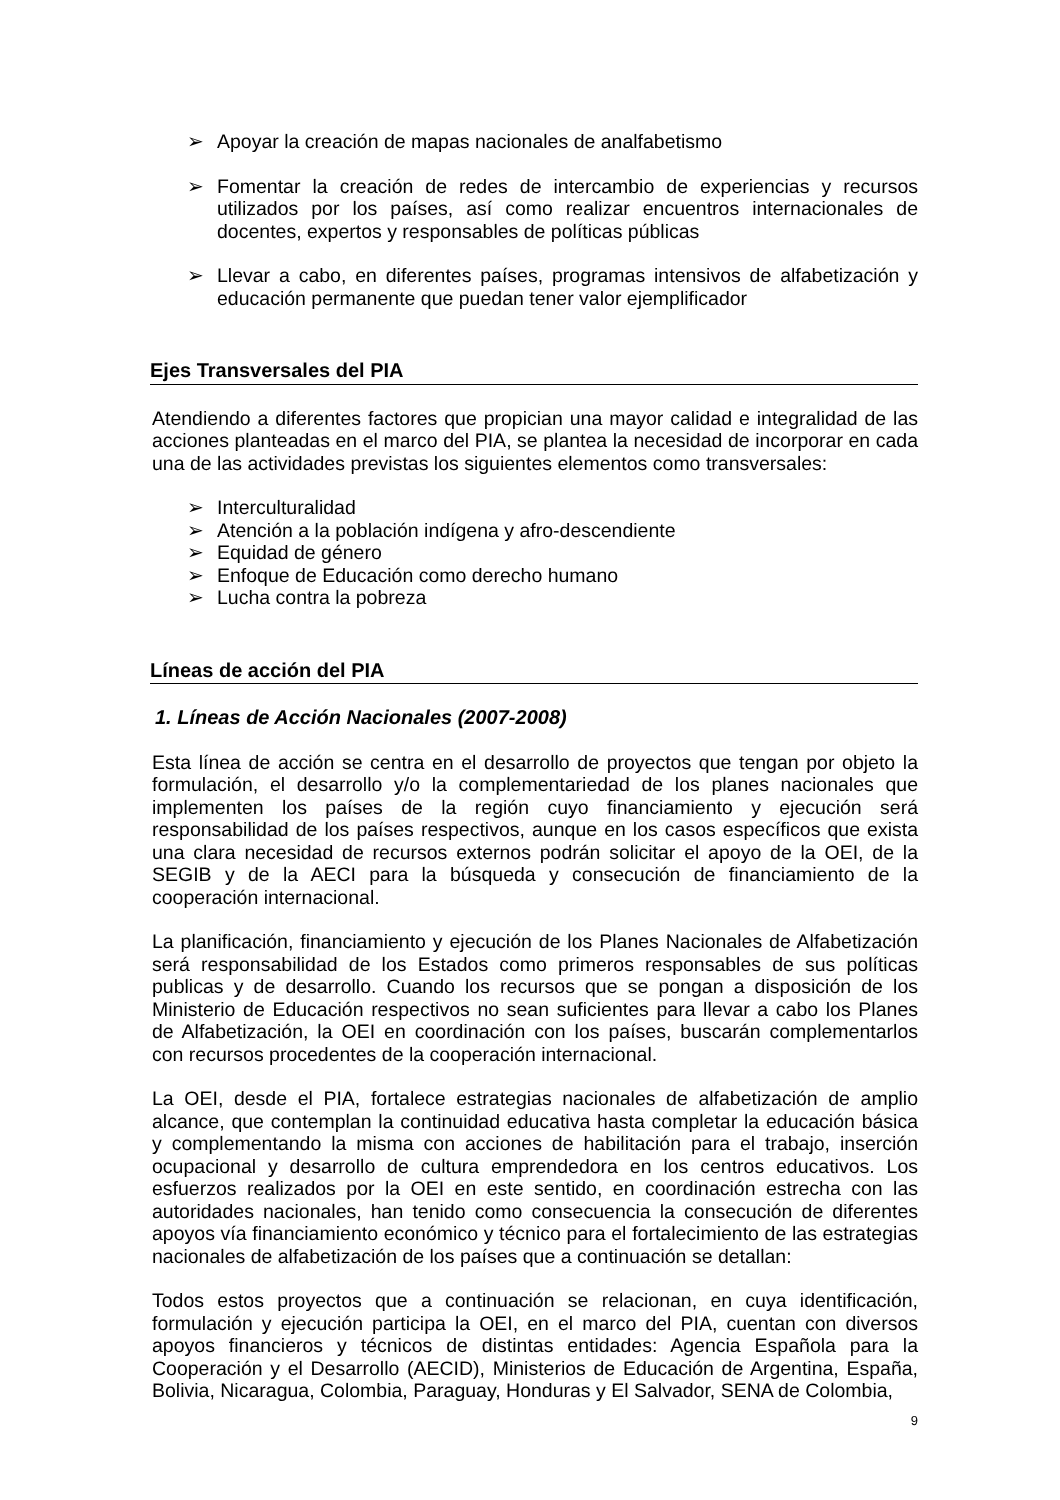➢ Apoyar la creación de mapas nacionales de analfabetismo
➢ Fomentar la creación de redes de intercambio de experiencias y recursos utilizados por los países, así como realizar encuentros internacionales de docentes, expertos y responsables de políticas públicas
➢ Llevar a cabo, en diferentes países, programas intensivos de alfabetización y educación permanente que puedan tener valor ejemplificador
Ejes Transversales del PIA
Atendiendo a diferentes factores que propician una mayor calidad e integralidad de las acciones planteadas en el marco del PIA, se plantea la necesidad de incorporar en cada una de las actividades previstas los siguientes elementos como transversales:
➢ Interculturalidad
➢ Atención a la población indígena y afro-descendiente
➢ Equidad de género
➢ Enfoque de Educación como derecho humano
➢ Lucha contra la pobreza
Líneas de acción del PIA
1. Líneas de Acción Nacionales (2007-2008)
Esta línea de acción se centra en el desarrollo de proyectos que tengan por objeto la formulación, el desarrollo y/o la complementariedad de los planes nacionales que implementen los países de la región cuyo financiamiento y ejecución será responsabilidad de los países respectivos, aunque en los casos específicos que exista una clara necesidad de recursos externos podrán solicitar el apoyo de la OEI, de la SEGIB y de la AECI para la búsqueda y consecución de financiamiento de la cooperación internacional.
La planificación, financiamiento y ejecución de los Planes Nacionales de Alfabetización será responsabilidad de los Estados como primeros responsables de sus políticas publicas y de desarrollo. Cuando los recursos que se pongan a disposición de los Ministerio de Educación respectivos no sean suficientes para llevar a cabo los Planes de Alfabetización, la OEI en coordinación con los países, buscarán complementarlos con recursos procedentes de la cooperación internacional.
La OEI, desde el PIA, fortalece estrategias nacionales de alfabetización de amplio alcance, que contemplan la continuidad educativa hasta completar la educación básica y complementando la misma con acciones de habilitación para el trabajo, inserción ocupacional y desarrollo de cultura emprendedora en los centros educativos. Los esfuerzos realizados por la OEI en este sentido, en coordinación estrecha con las autoridades nacionales, han tenido como consecuencia la consecución de diferentes apoyos vía financiamiento económico y técnico para el fortalecimiento de las estrategias nacionales de alfabetización de los países que a continuación se detallan:
Todos estos proyectos que a continuación se relacionan, en cuya identificación, formulación y ejecución participa la OEI, en el marco del PIA, cuentan con diversos apoyos financieros y técnicos de distintas entidades: Agencia Española para la Cooperación y el Desarrollo (AECID), Ministerios de Educación de Argentina, España, Bolivia, Nicaragua, Colombia, Paraguay, Honduras y El Salvador, SENA de Colombia,
9